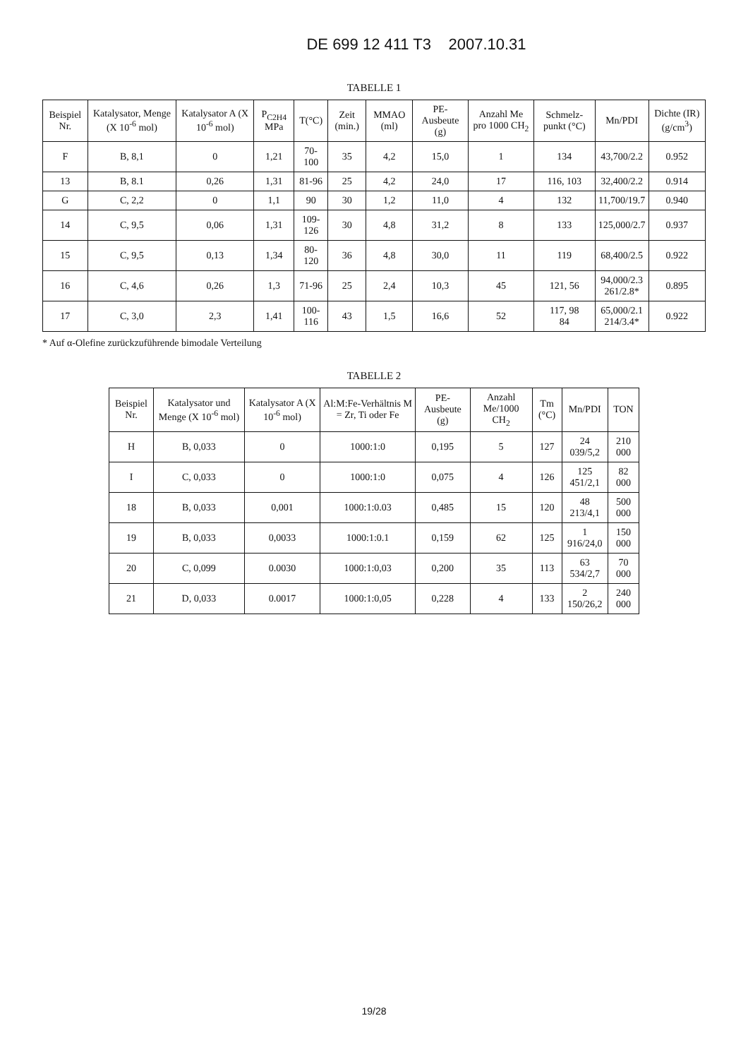DE 699 12 411 T3 2007.10.31
TABELLE 1
| Beispiel Nr. | Katalysator, Menge (X 10<sup>-6</sup> mol) | Katalysator A (X 10<sup>-6</sup> mol) | P<sub>C2H4</sub> MPa | T(°C) | Zeit (min.) | MMAO (ml) | PE-Ausbeute (g) | Anzahl Me pro 1000 CH<sub>2</sub> | Schmelz-punkt (°C) | Mn/PDI | Dichte (IR) (g/cm<sup>3</sup>) |
| --- | --- | --- | --- | --- | --- | --- | --- | --- | --- | --- | --- |
| F | B, 8,1 | 0 | 1,21 | 70-100 | 35 | 4,2 | 15,0 | 1 | 134 | 43,700/2.2 | 0.952 |
| 13 | B, 8.1 | 0,26 | 1,31 | 81-96 | 25 | 4,2 | 24,0 | 17 | 116, 103 | 32,400/2.2 | 0.914 |
| G | C, 2,2 | 0 | 1,1 | 90 | 30 | 1,2 | 11,0 | 4 | 132 | 11,700/19.7 | 0.940 |
| 14 | C, 9,5 | 0,06 | 1,31 | 109-126 | 30 | 4,8 | 31,2 | 8 | 133 | 125,000/2.7 | 0.937 |
| 15 | C, 9,5 | 0,13 | 1,34 | 80-120 | 36 | 4,8 | 30,0 | 11 | 119 | 68,400/2.5 | 0.922 |
| 16 | C, 4,6 | 0,26 | 1,3 | 71-96 | 25 | 2,4 | 10,3 | 45 | 121, 56 | 94,000/2.3 261/2.8* | 0.895 |
| 17 | C, 3,0 | 2,3 | 1,41 | 100-116 | 43 | 1,5 | 16,6 | 52 | 117, 98 84 | 65,000/2.1 214/3.4* | 0.922 |
* Auf α-Olefine zurückzuführende bimodale Verteilung
TABELLE 2
| Beispiel Nr. | Katalysator und Menge (X 10<sup>-6</sup> mol) | Katalysator A (X 10<sup>-6</sup> mol) | Al:M:Fe-Verhältnis M = Zr, Ti oder Fe | PE-Ausbeute (g) | Anzahl Me/1000 CH<sub>2</sub> | Tm (°C) | Mn/PDI | TON |
| --- | --- | --- | --- | --- | --- | --- | --- | --- |
| H | B, 0,033 | 0 | 1000:1:0 | 0,195 | 5 | 127 | 24 039/5,2 | 210 000 |
| I | C, 0,033 | 0 | 1000:1:0 | 0,075 | 4 | 126 | 125 451/2,1 | 82 000 |
| 18 | B, 0,033 | 0,001 | 1000:1:0.03 | 0,485 | 15 | 120 | 48 213/4,1 | 500 000 |
| 19 | B, 0,033 | 0,0033 | 1000:1:0.1 | 0,159 | 62 | 125 | 1 916/24,0 | 150 000 |
| 20 | C, 0,099 | 0.0030 | 1000:1:0,03 | 0,200 | 35 | 113 | 63 534/2,7 | 70 000 |
| 21 | D, 0,033 | 0.0017 | 1000:1:0,05 | 0,228 | 4 | 133 | 2 150/26,2 | 240 000 |
19/28